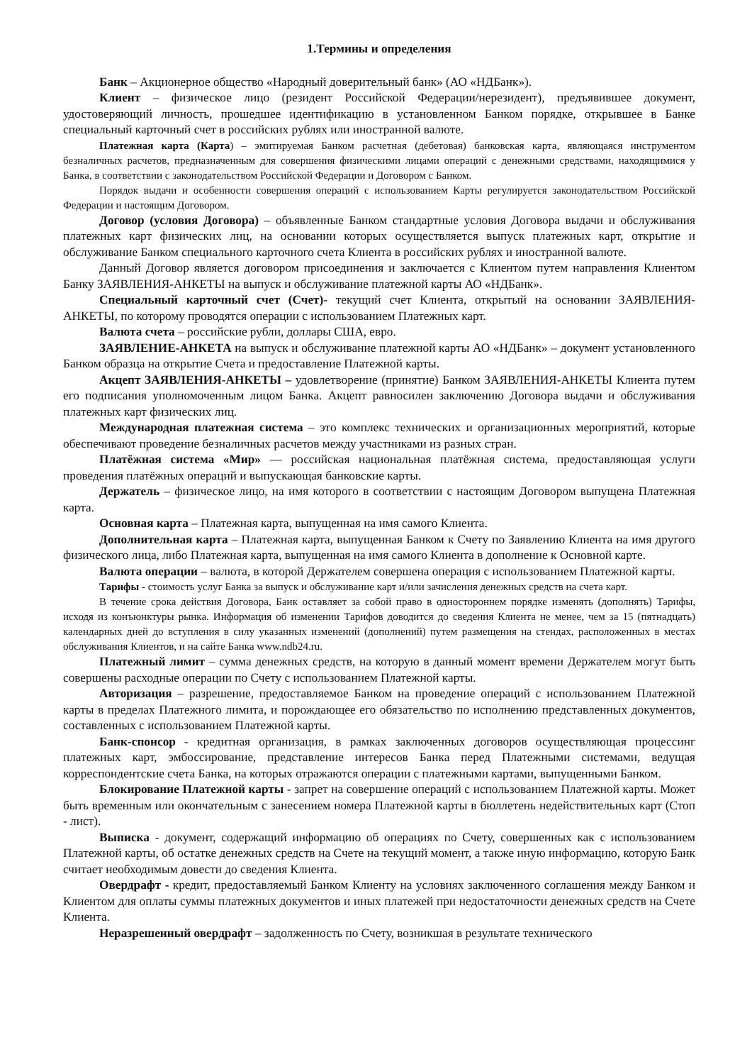1.Термины и определения
Банк – Акционерное общество «Народный доверительный банк» (АО «НДБанк»).
Клиент – физическое лицо (резидент Российской Федерации/нерезидент), предъявившее документ, удостоверяющий личность, прошедшее идентификацию в установленном Банком порядке, открывшее в Банке специальный карточный счет в российских рублях или иностранной валюте.
Платежная карта (Карта) – эмитируемая Банком расчетная (дебетовая) банковская карта, являющаяся инструментом безналичных расчетов, предназначенным для совершения физическими лицами операций с денежными средствами, находящимися у Банка, в соответствии с законодательством Российской Федерации и Договором с Банком.
Порядок выдачи и особенности совершения операций с использованием Карты регулируется законодательством Российской Федерации и настоящим Договором.
Договор (условия Договора) – объявленные Банком стандартные условия Договора выдачи и обслуживания платежных карт физических лиц, на основании которых осуществляется выпуск платежных карт, открытие и обслуживание Банком специального карточного счета Клиента в российских рублях и иностранной валюте.
Данный Договор является договором присоединения и заключается с Клиентом путем направления Клиентом Банку ЗАЯВЛЕНИЯ-АНКЕТЫ на выпуск и обслуживание платежной карты АО «НДБанк».
Специальный карточный счет (Счет)- текущий счет Клиента, открытый на основании ЗАЯВЛЕНИЯ-АНКЕТЫ, по которому проводятся операции с использованием Платежных карт.
Валюта счета – российские рубли, доллары США, евро.
ЗАЯВЛЕНИЕ-АНКЕТА на выпуск и обслуживание платежной карты АО «НДБанк» – документ установленного Банком образца на открытие Счета и предоставление Платежной карты.
Акцепт ЗАЯВЛЕНИЯ-АНКЕТЫ – удовлетворение (принятие) Банком ЗАЯВЛЕНИЯ-АНКЕТЫ Клиента путем его подписания уполномоченным лицом Банка. Акцепт равносилен заключению Договора выдачи и обслуживания платежных карт физических лиц.
Международная платежная система – это комплекс технических и организационных мероприятий, которые обеспечивают проведение безналичных расчетов между участниками из разных стран.
Платёжная система «Мир» — российская национальная платёжная система, предоставляющая услуги проведения платёжных операций и выпускающая банковские карты.
Держатель – физическое лицо, на имя которого в соответствии с настоящим Договором выпущена Платежная карта.
Основная карта – Платежная карта, выпущенная на имя самого Клиента.
Дополнительная карта – Платежная карта, выпущенная Банком к Счету по Заявлению Клиента на имя другого физического лица, либо Платежная карта, выпущенная на имя самого Клиента в дополнение к Основной карте.
Валюта операции – валюта, в которой Держателем совершена операция с использованием Платежной карты.
Тарифы - стоимость услуг Банка за выпуск и обслуживание карт и/или зачисления денежных средств на счета карт.
В течение срока действия Договора, Банк оставляет за собой право в одностороннем порядке изменять (дополнять) Тарифы, исходя из конъюнктуры рынка. Информация об изменении Тарифов доводится до сведения Клиента не менее, чем за 15 (пятнадцать) календарных дней до вступления в силу указанных изменений (дополнений) путем размещения на стендах, расположенных в местах обслуживания Клиентов, и на сайте Банка www.ndb24.ru.
Платежный лимит – сумма денежных средств, на которую в данный момент времени Держателем могут быть совершены расходные операции по Счету с использованием Платежной карты.
Авторизация – разрешение, предоставляемое Банком на проведение операций с использованием Платежной карты в пределах Платежного лимита, и порождающее его обязательство по исполнению представленных документов, составленных с использованием Платежной карты.
Банк-спонсор - кредитная организация, в рамках заключенных договоров осуществляющая процессинг платежных карт, эмбоссирование, представление интересов Банка перед Платежными системами, ведущая корреспондентские счета Банка, на которых отражаются операции с платежными картами, выпущенными Банком.
Блокирование Платежной карты - запрет на совершение операций с использованием Платежной карты. Может быть временным или окончательным с занесением номера Платежной карты в бюллетень недействительных карт (Стоп - лист).
Выписка - документ, содержащий информацию об операциях по Счету, совершенных как с использованием Платежной карты, об остатке денежных средств на Счете на текущий момент, а также иную информацию, которую Банк считает необходимым довести до сведения Клиента.
Овердрафт - кредит, предоставляемый Банком Клиенту на условиях заключенного соглашения между Банком и Клиентом для оплаты суммы платежных документов и иных платежей при недостаточности денежных средств на Счете Клиента.
Неразрешенный овердрафт – задолженность по Счету, возникшая в результате технического